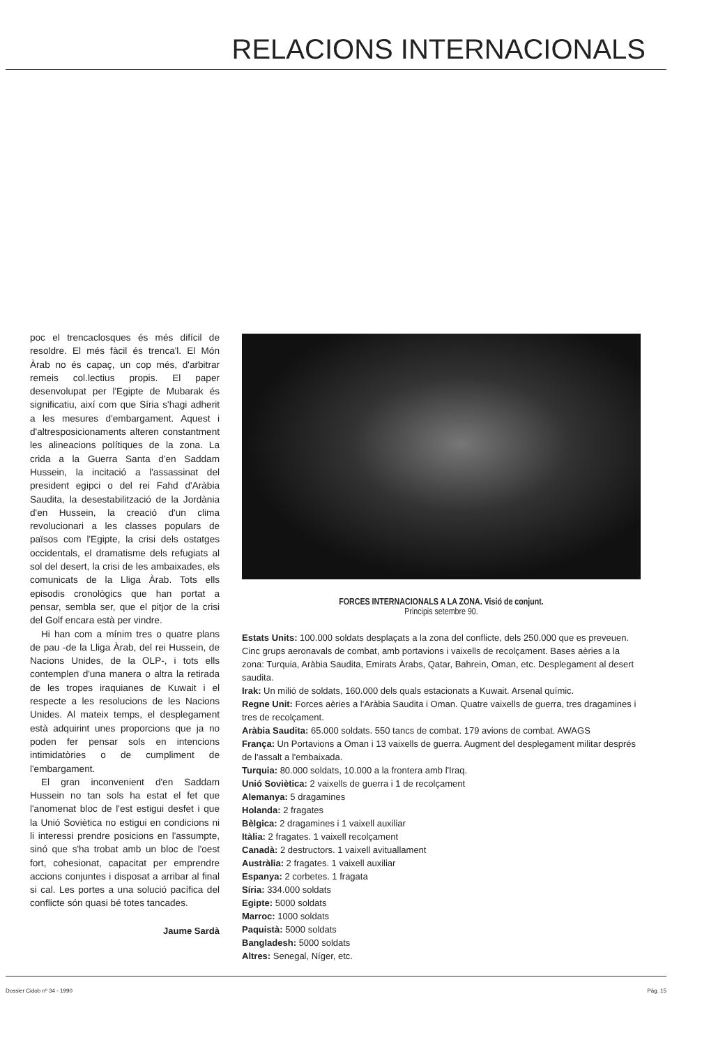RELACIONS INTERNACIONALS
poc el trencaclosques és més difícil de resoldre. El més fàcil és trenca'l. El Món Àrab no és capaç, un cop més, d'arbitrar remeis col.lectius propis. El paper desenvolupat per l'Egipte de Mubarak és significatiu, així com que Síria s'hagi adherit a les mesures d'embargament. Aquest i d'altresposicionaments alteren constantment les alineacions polítiques de la zona. La crida a la Guerra Santa d'en Saddam Hussein, la incitació a l'assassinat del president egipci o del rei Fahd d'Aràbia Saudita, la desestabilització de la Jordània d'en Hussein, la creació d'un clima revolucionari a les classes populars de països com l'Egipte, la crisi dels ostatges occidentals, el dramatisme dels refugiats al sol del desert, la crisi de les ambaixades, els comunicats de la Lliga Àrab. Tots ells episodis cronològics que han portat a pensar, sembla ser, que el pitjor de la crisi del Golf encara està per vindre.
Hi han com a mínim tres o quatre plans de pau -de la Lliga Àrab, del rei Hussein, de Nacions Unides, de la OLP-, i tots ells contemplen d'una manera o altra la retirada de les tropes iraquianes de Kuwait i el respecte a les resolucions de les Nacions Unides. Al mateix temps, el desplegament està adquirint unes proporcions que ja no poden fer pensar sols en intencions intimidatòries o de cumpliment de l'embargament.
El gran inconvenient d'en Saddam Hussein no tan sols ha estat el fet que l'anomenat bloc de l'est estigui desfet i que la Unió Soviètica no estigui en condicions ni li interessi prendre posicions en l'assumpte, sinó que s'ha trobat amb un bloc de l'oest fort, cohesionat, capacitat per emprendre accions conjuntes i disposat a arribar al final si cal. Les portes a una solució pacífica del conflicte són quasi bé totes tancades.
Jaume Sardà
FORCES INTERNACIONALS A LA ZONA. Visió de conjunt.
Principis setembre 90.
Estats Units: 100.000 soldats desplaçats a la zona del conflicte, dels 250.000 que es preveuen. Cinc grups aeronavals de combat, amb portavions i vaixells de recolçament. Bases aèries a la zona: Turquia, Aràbia Saudita, Emirats Àrabs, Qatar, Bahrein, Oman, etc. Desplegament al desert saudita.
Irak: Un milió de soldats, 160.000 dels quals estacionats a Kuwait. Arsenal químic.
Regne Unit: Forces aèries a l'Aràbia Saudita i Oman. Quatre vaixells de guerra, tres dragamines i tres de recolçament.
Aràbia Saudita: 65.000 soldats. 550 tancs de combat. 179 avions de combat. AWAGS
França: Un Portavions a Oman i 13 vaixells de guerra. Augment del desplegament militar després de l'assalt a l'embaixada.
Turquia: 80.000 soldats, 10.000 a la frontera amb l'Iraq.
Unió Soviètica: 2 vaixells de guerra i 1 de recolçament
Alemanya: 5 dragamines
Holanda: 2 fragates
Bèlgica: 2 dragamines i 1 vaixell auxiliar
Itàlia: 2 fragates. 1 vaixell recolçament
Canadà: 2 destructors. 1 vaixell avituallament
Austràlia: 2 fragates. 1 vaixell auxiliar
Espanya: 2 corbetes. 1 fragata
Síria: 334.000 soldats
Egipte: 5000 soldats
Marroc: 1000 soldats
Paquistà: 5000 soldats
Bangladesh: 5000 soldats
Altres: Senegal, Níger, etc.
Dossier Cidob nº 34 - 1990 Pàg. 15